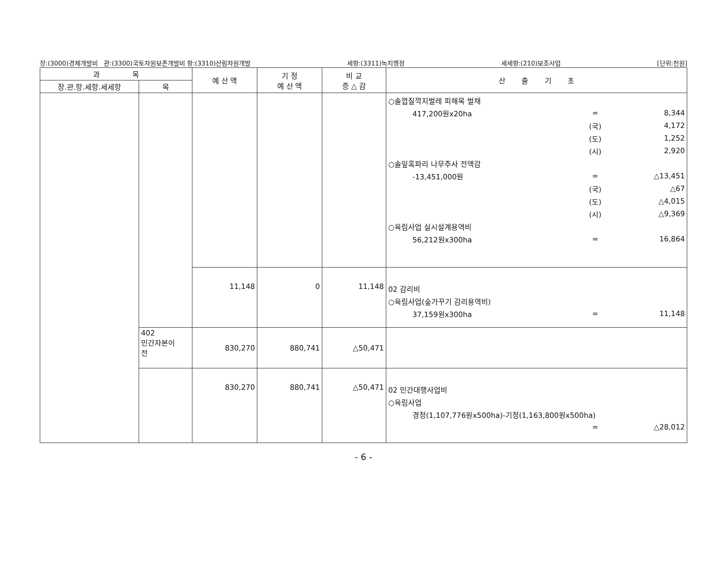장:(3000)경제개발비 관:(3300)국토자원보존개발비 항:(3310)산림자원개발 세항:(3311)녹지행정 세세항:(210)보조사업 [단위:천원]
| 과 목 | | 예 산 액 | 기 정 예 산 액 | 비 교 증 △ 감 | 산 출 기 초 |
| --- | --- | --- | --- | --- | --- |
| 장.관.항.세항.세세항 | 목 | | | | |
| | | | | | ○솔껍질깍지벌레 피해목 벌채 417,200원x20ha = 8,344 (국) 4,172 (도) 1,252 (시) 2,920 ○솔잎혹파리 나무주사 전액감 -13,451,000원 = △13,451 (국) △67 (도) △4,015 (시) △9,369 ○육림사업 실시설계용역비 56,212원x300ha = 16,864 |
| | | 11,148 | 0 | 11,148 | 02 감리비 ○육림사업(숲가꾸기 감리용역비) 37,159원x300ha = 11,148 |
| | 402 민간자본이 전 | 830,270 | 880,741 | △50,471 | |
| | | 830,270 | 880,741 | △50,471 | 02 민간대행사업비 ○육림사업 경정(1,107,776원x500ha)-기정(1,163,800원x500ha) = △28,012 |
- 6 -